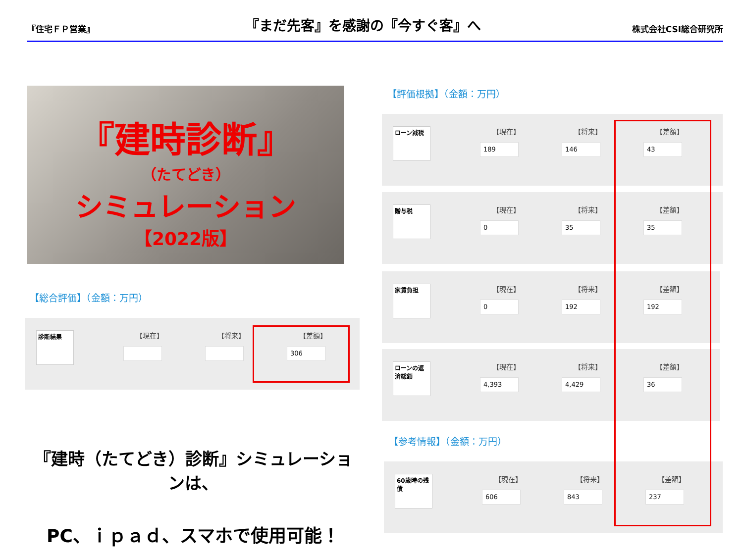『住宅ＦＰ営業』 『まだ先客』を感謝の『今すぐ客』へ 株式会社CSI総合研究所
『建時診断』
（たてどき）
シミュレーション
【2022版】
【総合評価】（金額：万円）
診断結果
【現在】 【将来】 【差額】
306
『建時（たてどき）診断』シミュレーションは、
PC、ｉｐａｄ、スマホで使用可能！
【評価根拠】（金額：万円）
ローン減税
【現在】
189
【将来】
146
【差額】
43
贈与税
【現在】
0
【将来】
35
【差額】
35
家賃負担
【現在】
0
【将来】
192
【差額】
192
ローンの返済総額
【現在】
4,393
【将来】
4,429
【差額】
36
【参考情報】（金額：万円）
60歳時の残債
【現在】
606
【将来】
843
【差額】
237